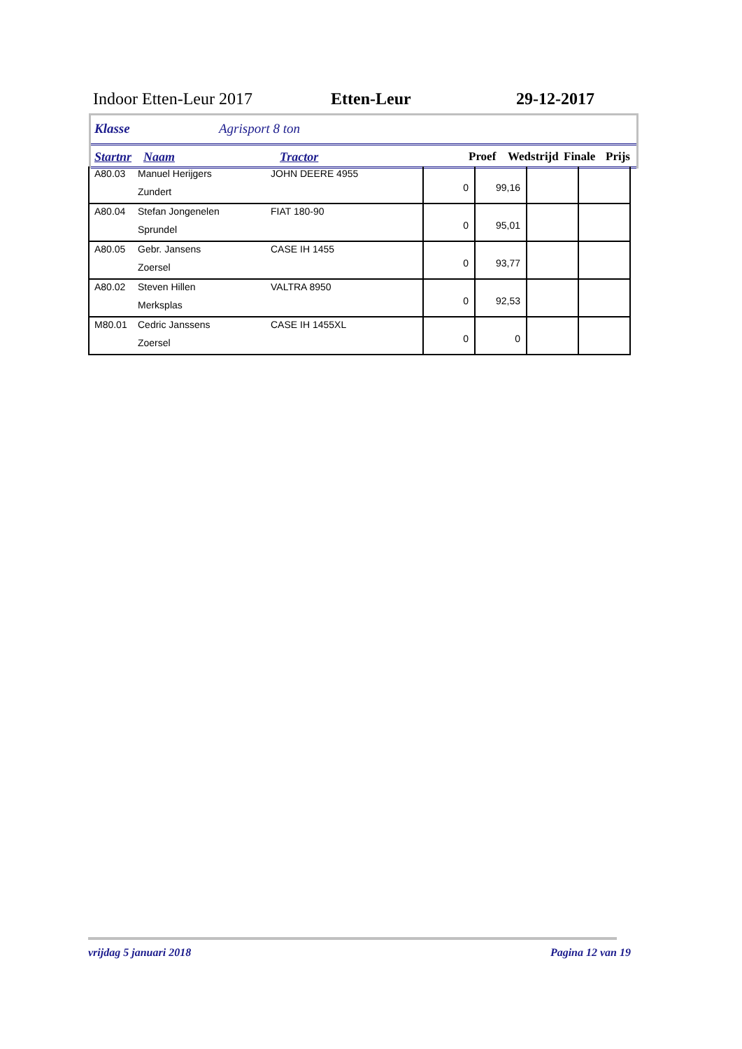Indoor Etten-Leur 2017 Etten-Leur 29-12-2017
Klasse Agrisport 8 ton
Startnr Naam Tractor Proef Wedstrijd Finale Prijs
| A80.03 | Manuel Herijgers Zundert | JOHN DEERE 4955 | 0 | 99,16 | | |
| A80.04 | Stefan Jongenelen Sprundel | FIAT 180-90 | 0 | 95,01 | | |
| A80.05 | Gebr. Jansens Zoersel | CASE IH 1455 | 0 | 93,77 | | |
| A80.02 | Steven Hillen Merksplas | VALTRA 8950 | 0 | 92,53 | | |
| M80.01 | Cedric Janssens Zoersel | CASE IH 1455XL | 0 | 0 | | |
vrijdag 5 januari 2018 Pagina 12 van 19